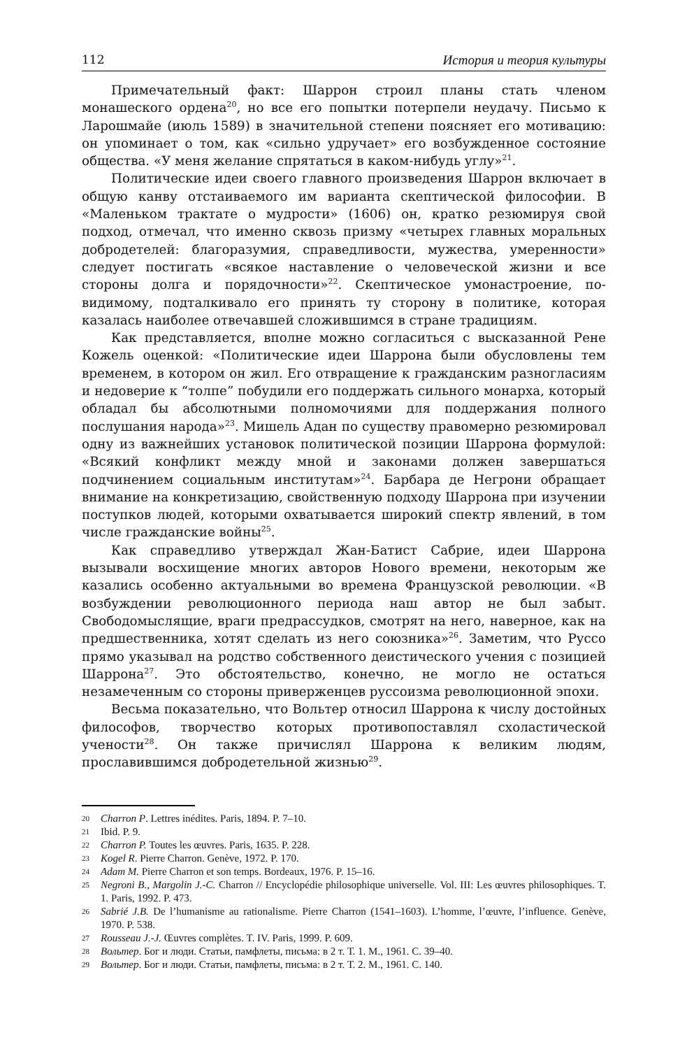112 История и теория культуры
Примечательный факт: Шаррон строил планы стать членом монашеского ордена<sup>20</sup>, но все его попытки потерпели неудачу. Письмо к Ларошмайе (июль 1589) в значительной степени поясняет его мотивацию: он упоминает о том, как «сильно удручает» его возбужденное состояние общества. «У меня желание спрятаться в каком-нибудь углу»<sup>21</sup>.
Политические идеи своего главного произведения Шаррон включает в общую канву отстаиваемого им варианта скептической философии. В «Маленьком трактате о мудрости» (1606) он, кратко резюмируя свой подход, отмечал, что именно сквозь призму «четырех главных моральных добродетелей: благоразумия, справедливости, мужества, умеренности» следует постигать «всякое наставление о человеческой жизни и все стороны долга и порядочности»<sup>22</sup>. Скептическое умонастроение, по-видимому, подталкивало его принять ту сторону в политике, которая казалась наиболее отвечавшей сложившимся в стране традициям.
Как представляется, вполне можно согласиться с высказанной Рене Кожель оценкой: «Политические идеи Шаррона были обусловлены тем временем, в котором он жил. Его отвращение к гражданским разногласиям и недоверие к “толпе” побудили его поддержать сильного монарха, который обладал бы абсолютными полномочиями для поддержания полного послушания народа»<sup>23</sup>. Мишель Адан по существу правомерно резюмировал одну из важнейших установок политической позиции Шаррона формулой: «Всякий конфликт между мной и законами должен завершаться подчинением социальным институтам»<sup>24</sup>. Барбара де Негрони обращает внимание на конкретизацию, свойственную подходу Шаррона при изучении поступков людей, которыми охватывается широкий спектр явлений, в том числе гражданские войны<sup>25</sup>.
Как справедливо утверждал Жан-Батист Сабрие, идеи Шаррона вызывали восхищение многих авторов Нового времени, некоторым же казались особенно актуальными во времена Французской революции. «В возбуждении революционного периода наш автор не был забыт. Свободомыслящие, враги предрассудков, смотрят на него, наверное, как на предшественника, хотят сделать из него союзника»<sup>26</sup>. Заметим, что Руссо прямо указывал на родство собственного деистического учения с позицией Шаррона<sup>27</sup>. Это обстоятельство, конечно, не могло не остаться незамеченным со стороны приверженцев руссоизма революционной эпохи.
Весьма показательно, что Вольтер относил Шаррона к числу достойных философов, творчество которых противопоставлял схоластической учености<sup>28</sup>. Он также причислял Шаррона к великим людям, прославившимся добродетельной жизнью<sup>29</sup>.
20 Charron P. Lettres inédites. Paris, 1894. P. 7–10.
21 Ibid. P. 9.
22 Charron P. Toutes les œuvres. Paris, 1635. P. 228.
23 Kogel R. Pierre Charron. Genève, 1972. P. 170.
24 Adam M. Pierre Charron et son temps. Bordeaux, 1976. P. 15–16.
25 Negroni B., Margolin J.-C. Charron // Encyclopédie philosophique universelle. Vol. III: Les œuvres philosophiques. T. 1. Paris, 1992. P. 473.
26 Sabrié J.B. De l’humanisme au rationalisme. Pierre Charron (1541–1603). L’homme, l’œuvre, l’influence. Genève, 1970. P. 538.
27 Rousseau J.-J. Œuvres complètes. T. IV. Paris, 1999. P. 609.
28 Вольтер. Бог и люди. Статьи, памфлеты, письма: в 2 т. Т. 1. М., 1961. С. 39–40.
29 Вольтер. Бог и люди. Статьи, памфлеты, письма: в 2 т. Т. 2. М., 1961. С. 140.